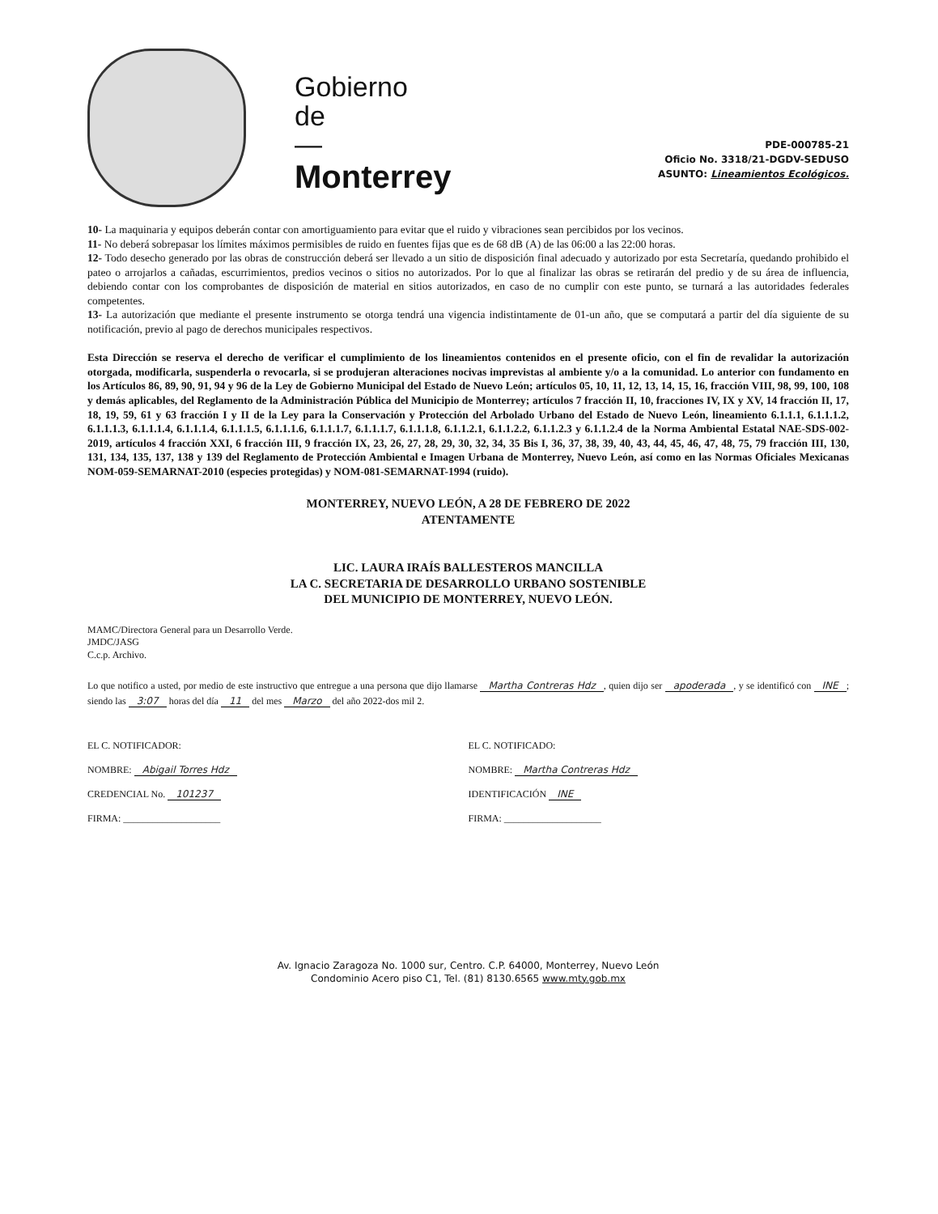Gobierno
de
—
Monterrey
PDE-000785-21
Oficio No. 3318/21-DGDV-SEDUSO
ASUNTO: Lineamientos Ecológicos.
10- La maquinaria y equipos deberán contar con amortiguamiento para evitar que el ruido y vibraciones sean percibidos por los vecinos.
11- No deberá sobrepasar los límites máximos permisibles de ruido en fuentes fijas que es de 68 dB (A) de las 06:00 a las 22:00 horas.
12- Todo desecho generado por las obras de construcción deberá ser llevado a un sitio de disposición final adecuado y autorizado por esta Secretaría, quedando prohibido el pateo o arrojarlos a cañadas, escurrimientos, predios vecinos o sitios no autorizados. Por lo que al finalizar las obras se retirarán del predio y de su área de influencia, debiendo contar con los comprobantes de disposición de material en sitios autorizados, en caso de no cumplir con este punto, se turnará a las autoridades federales competentes.
13- La autorización que mediante el presente instrumento se otorga tendrá una vigencia indistintamente de 01-un año, que se computará a partir del día siguiente de su notificación, previo al pago de derechos municipales respectivos.
Esta Dirección se reserva el derecho de verificar el cumplimiento de los lineamientos contenidos en el presente oficio, con el fin de revalidar la autorización otorgada, modificarla, suspenderla o revocarla, si se produjeran alteraciones nocivas imprevistas al ambiente y/o a la comunidad. Lo anterior con fundamento en los Artículos 86, 89, 90, 91, 94 y 96 de la Ley de Gobierno Municipal del Estado de Nuevo León; artículos 05, 10, 11, 12, 13, 14, 15, 16, fracción VIII, 98, 99, 100, 108 y demás aplicables, del Reglamento de la Administración Pública del Municipio de Monterrey; artículos 7 fracción II, 10, fracciones IV, IX y XV, 14 fracción II, 17, 18, 19, 59, 61 y 63 fracción I y II de la Ley para la Conservación y Protección del Arbolado Urbano del Estado de Nuevo León, lineamiento 6.1.1.1, 6.1.1.1.2, 6.1.1.1.3, 6.1.1.1.4, 6.1.1.1.4, 6.1.1.1.5, 6.1.1.1.6, 6.1.1.1.7, 6.1.1.1.7, 6.1.1.1.8, 6.1.1.2.1, 6.1.1.2.2, 6.1.1.2.3 y 6.1.1.2.4 de la Norma Ambiental Estatal NAE-SDS-002-2019, artículos 4 fracción XXI, 6 fracción III, 9 fracción IX, 23, 26, 27, 28, 29, 30, 32, 34, 35 Bis I, 36, 37, 38, 39, 40, 43, 44, 45, 46, 47, 48, 75, 79 fracción III, 130, 131, 134, 135, 137, 138 y 139 del Reglamento de Protección Ambiental e Imagen Urbana de Monterrey, Nuevo León, así como en las Normas Oficiales Mexicanas NOM-059-SEMARNAT-2010 (especies protegidas) y NOM-081-SEMARNAT-1994 (ruido).
MONTERREY, NUEVO LEÓN, A 28 DE FEBRERO DE 2022
ATENTAMENTE
LIC. LAURA IRAÍS BALLESTEROS MANCILLA
LA C. SECRETARIA DE DESARROLLO URBANO SOSTENIBLE
DEL MUNICIPIO DE MONTERREY, NUEVO LEÓN.
MAMC/Directora General para un Desarrollo Verde.
JMDC/JASG
C.c.p. Archivo.
Lo que notifico a usted, por medio de este instructivo que entregue a una persona que dijo llamarse Martha Contreras Hdz, quien dijo ser apoderada, y se identificó con INE; siendo las 3:07 horas del día 11 del mes Marzo del año 2022-dos mil 2.
EL C. NOTIFICADOR:
NOMBRE: Abigail Torres Hdz
CREDENCIAL No. 101237
FIRMA: ____________________
EL C. NOTIFICADO:
NOMBRE: Martha Contreras Hdz
IDENTIFICACIÓN INE
FIRMA: ____________________
Av. Ignacio Zaragoza No. 1000 sur, Centro. C.P. 64000, Monterrey, Nuevo León
Condominio Acero piso C1, Tel. (81) 8130.6565 www.mty.gob.mx